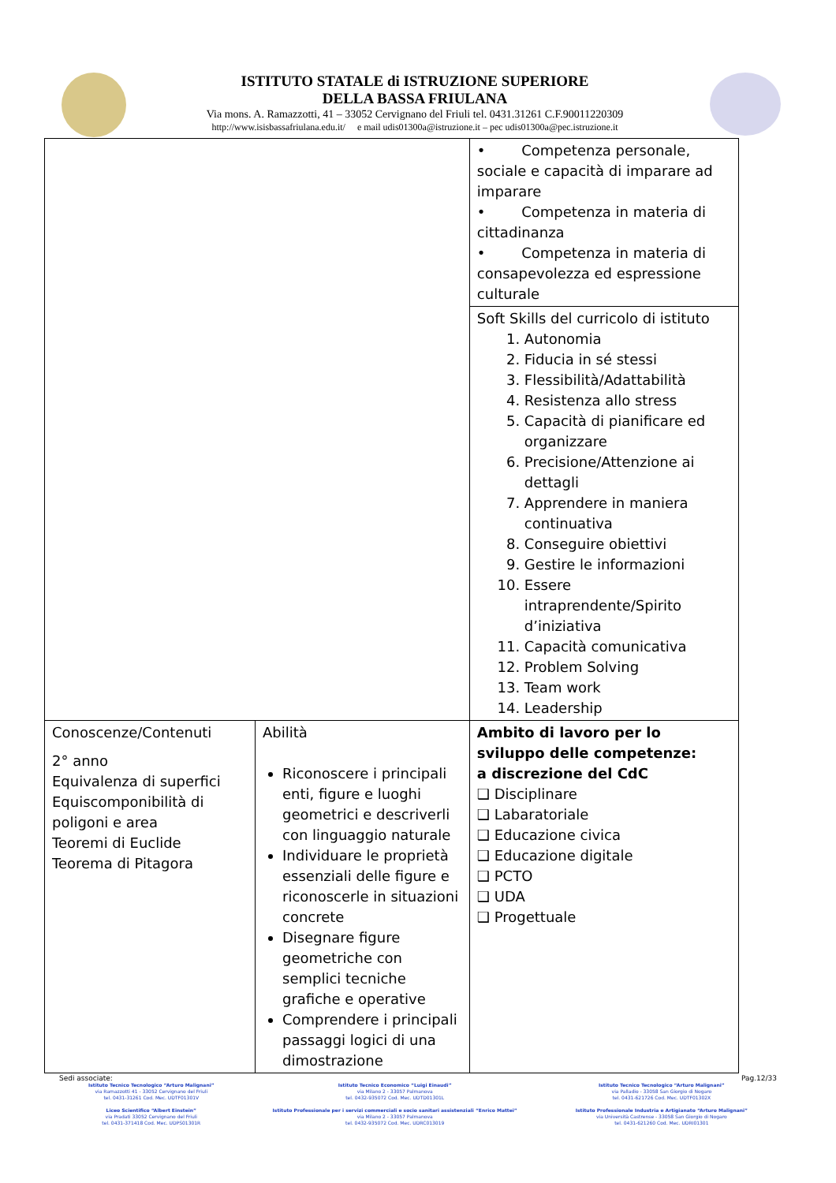ISTITUTO STATALE di ISTRUZIONE SUPERIORE
DELLA BASSA FRIULANA
Via mons. A. Ramazzotti, 41 – 33052 Cervignano del Friuli tel. 0431.31261 C.F.90011220309
http://www.isisbassafriulana.edu.it/ e mail udis01300a@istruzione.it – pec udis01300a@pec.istruzione.it
| | | • Competenza personale, sociale e capacità di imparare ad imparare • Competenza in materia di cittadinanza • Competenza in materia di consapevolezza ed espressione culturale |
| | | Soft Skills del curricolo di istituto 1. Autonomia 2. Fiducia in sé stessi 3. Flessibilità/Adattabilità 4. Resistenza allo stress 5. Capacità di pianificare ed organizzare 6. Precisione/Attenzione ai dettagli 7. Apprendere in maniera continuativa 8. Conseguire obiettivi 9. Gestire le informazioni 10. Essere intraprendente/Spirito d’iniziativa 11. Capacità comunicativa 12. Problem Solving 13. Team work 14. Leadership |
| Conoscenze/Contenuti 2° anno Equivalenza di superfici Equiscomponibilità di poligoni e area Teoremi di Euclide Teorema di Pitagora | Abilità Riconoscere i principali enti, figure e luoghi geometrici e descriverli con linguaggio naturale Individuare le proprietà essenziali delle figure e riconoscerle in situazioni concrete Disegnare figure geometriche con semplici tecniche grafiche e operative Comprendere i principali passaggi logici di una dimostrazione | Ambito di lavoro per lo sviluppo delle competenze: a discrezione del CdC ❑ Disciplinare ❑ Labaratoriale ❑ Educazione civica ❑ Educazione digitale ❑ PCTO ❑ UDA ❑ Progettuale |
Sedi associate: Pag.12/33
Istituto Tecnico Tecnologico “Arturo Malignani”
via Ramazzotti 41 - 33052 Cervignano del Friuli
tel. 0431-31261 Cod. Mec. UDTF01301V
Liceo Scientifico “Albert Einstein”
via Pradati 33052 Cervignano del Friuli
tel. 0431-371418 Cod. Mec. UDPS01301R
Istituto Tecnico Economico “Luigi Einaudi”
via Milano 2 - 33057 Palmanova
tel. 0432-935072 Cod. Mec. UDTD01301L
Istituto Professionale per i servizi commerciali e socio sanitari assistenziali “Enrico Mattei”
via Milano 2 - 33057 Palmanova
tel. 0432-935072 Cod. Mec. UDRC013019
Istituto Tecnico Tecnologico “Arturo Malignani”
via Palladio - 33058 San Giorgio di Nogaro
tel. 0431-621726 Cod. Mec. UDTF01302X
Istituto Professionale Industria e Artigianato “Arturo Malignani”
via Università Castrense - 33058 San Giorgio di Nogaro
tel. 0431-621260 Cod. Mec. UDRI01301